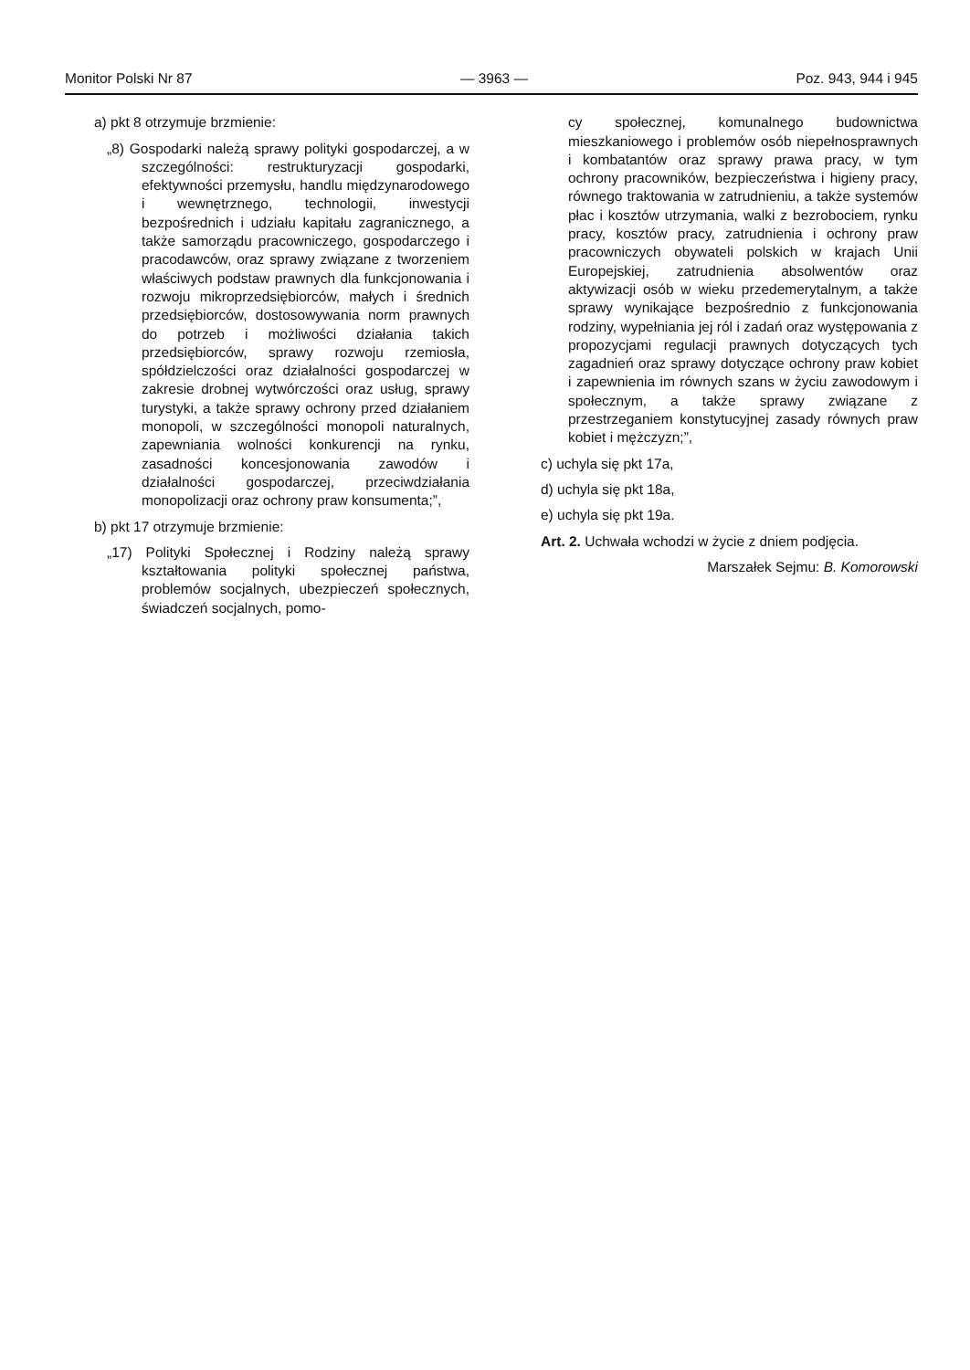Monitor Polski Nr 87 — 3963 — Poz. 943, 944 i 945
a) pkt 8 otrzymuje brzmienie:
„8) Gospodarki należą sprawy polityki gospodarczej, a w szczególności: restrukturyzacji gospodarki, efektywności przemysłu, handlu międzynarodowego i wewnętrznego, technologii, inwestycji bezpośrednich i udziału kapitału zagranicznego, a także samorządu pracowniczego, gospodarczego i pracodawców, oraz sprawy związane z tworzeniem właściwych podstaw prawnych dla funkcjonowania i rozwoju mikroprzedsiębiorców, małych i średnich przedsiębiorców, dostosowywania norm prawnych do potrzeb i możliwości działania takich przedsiębiorców, sprawy rozwoju rzemiosła, spółdzielczości oraz działalności gospodarczej w zakresie drobnej wytwórczości oraz usług, sprawy turystyki, a także sprawy ochrony przed działaniem monopoli, w szczególności monopoli naturalnych, zapewniania wolności konkurencji na rynku, zasadności koncesjonowania zawodów i działalności gospodarczej, przeciwdziałania monopolizacji oraz ochrony praw konsumenta;”,
b) pkt 17 otrzymuje brzmienie:
„17) Polityki Społecznej i Rodziny należą sprawy kształtowania polityki społecznej państwa, problemów socjalnych, ubezpieczeń społecznych, świadczeń socjalnych, pomo-
cy społecznej, komunalnego budownictwa mieszkaniowego i problemów osób niepełnosprawnych i kombatantów oraz sprawy prawa pracy, w tym ochrony pracowników, bezpieczeństwa i higieny pracy, równego traktowania w zatrudnieniu, a także systemów płac i kosztów utrzymania, walki z bezrobociem, rynku pracy, kosztów pracy, zatrudnienia i ochrony praw pracowniczych obywateli polskich w krajach Unii Europejskiej, zatrudnienia absolwentów oraz aktywizacji osób w wieku przedemerytalnym, a także sprawy wynikające bezpośrednio z funkcjonowania rodziny, wypełniania jej ról i zadań oraz występowania z propozycjami regulacji prawnych dotyczących tych zagadnień oraz sprawy dotyczące ochrony praw kobiet i zapewnienia im równych szans w życiu zawodowym i społecznym, a także sprawy związane z przestrzeganiem konstytucyjnej zasady równych praw kobiet i mężczyzn;”,
c) uchyla się pkt 17a,
d) uchyla się pkt 18a,
e) uchyla się pkt 19a.
Art. 2. Uchwała wchodzi w życie z dniem podjęcia.
Marszałek Sejmu: B. Komorowski